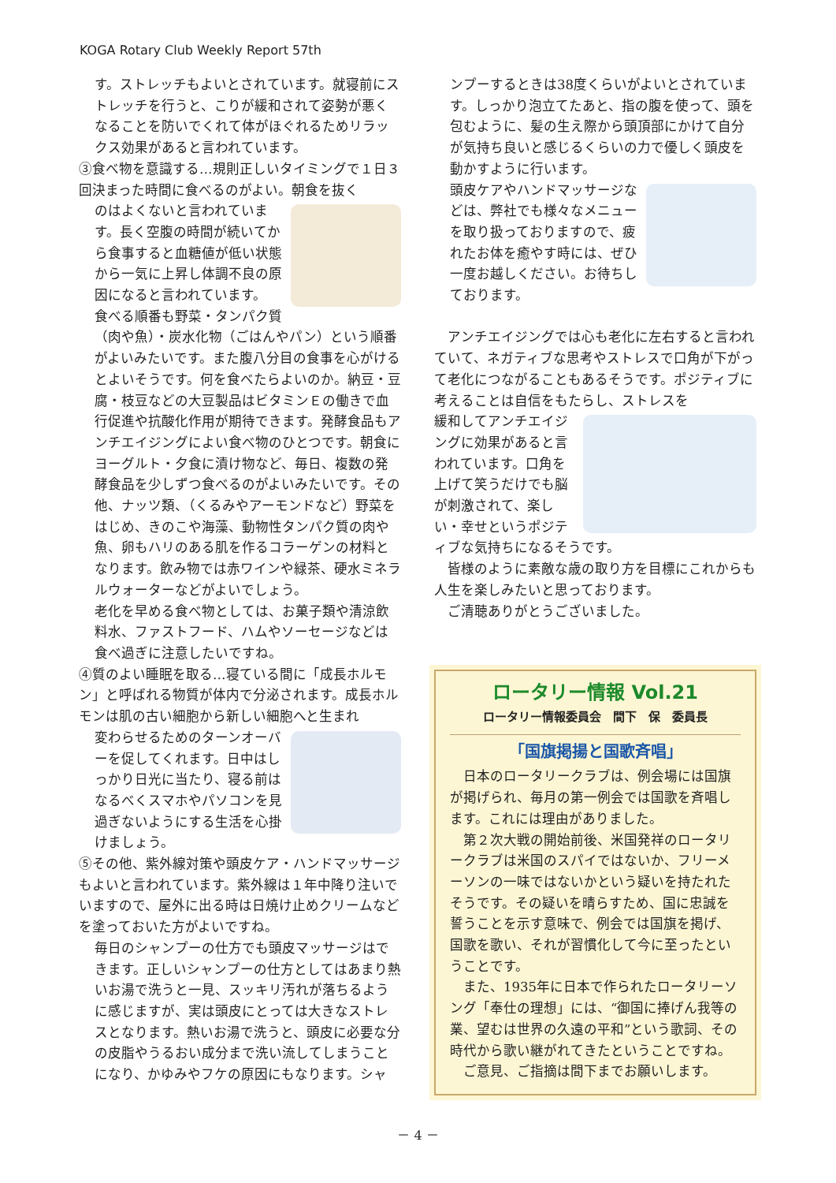KOGA Rotary Club Weekly Report 57th
す。ストレッチもよいとされています。就寝前にストレッチを行うと、こりが緩和されて姿勢が悪くなることを防いでくれて体がほぐれるためリラックス効果があると言われています。
③食べ物を意識する…規則正しいタイミングで１日３回決まった時間に食べるのがよい。朝食を抜く
のはよくないと言われています。長く空腹の時間が続いてから食事すると血糖値が低い状態から一気に上昇し体調不良の原因になると言われています。
食べる順番も野菜・タンパク質（肉や魚）・炭水化物（ごはんやパン）という順番がよいみたいです。また腹八分目の食事を心がけるとよいそうです。何を食べたらよいのか。納豆・豆腐・枝豆などの大豆製品はビタミンＥの働きで血行促進や抗酸化作用が期待できます。発酵食品もアンチエイジングによい食べ物のひとつです。朝食にヨーグルト・夕食に漬け物など、毎日、複数の発酵食品を少しずつ食べるのがよいみたいです。その他、ナッツ類、（くるみやアーモンドなど）野菜をはじめ、きのこや海藻、動物性タンパク質の肉や魚、卵もハリのある肌を作るコラーゲンの材料となります。飲み物では赤ワインや緑茶、硬水ミネラルウォーターなどがよいでしょう。
老化を早める食べ物としては、お菓子類や清涼飲料水、ファストフード、ハムやソーセージなどは食べ過ぎに注意したいですね。
④質のよい睡眠を取る…寝ている間に「成長ホルモン」と呼ばれる物質が体内で分泌されます。成長ホルモンは肌の古い細胞から新しい細胞へと生まれ
変わらせるためのターンオーバーを促してくれます。日中はしっかり日光に当たり、寝る前はなるべくスマホやパソコンを見過ぎないようにする生活を心掛けましょう。
⑤その他、紫外線対策や頭皮ケア・ハンドマッサージもよいと言われています。紫外線は１年中降り注いでいますので、屋外に出る時は日焼け止めクリームなどを塗っておいた方がよいですね。
毎日のシャンプーの仕方でも頭皮マッサージはできます。正しいシャンプーの仕方としてはあまり熱いお湯で洗うと一見、スッキリ汚れが落ちるように感じますが、実は頭皮にとっては大きなストレスとなります。熱いお湯で洗うと、頭皮に必要な分の皮脂やうるおい成分まで洗い流してしまうことになり、かゆみやフケの原因にもなります。シャ
ンプーするときは38度くらいがよいとされています。しっかり泡立てたあと、指の腹を使って、頭を包むように、髪の生え際から頭頂部にかけて自分が気持ち良いと感じるくらいの力で優しく頭皮を動かすように行います。
頭皮ケアやハンドマッサージなどは、弊社でも様々なメニューを取り扱っておりますので、疲れたお体を癒やす時には、ぜひ一度お越しください。お待ちしております。
　アンチエイジングでは心も老化に左右すると言われていて、ネガティブな思考やストレスで口角が下がって老化につながることもあるそうです。ポジティブに考えることは自信をもたらし、ストレスを
緩和してアンチエイジングに効果があると言われています。口角を上げて笑うだけでも脳が刺激されて、楽しい・幸せというポジティブな気持ちになるそうです。
　皆様のように素敵な歳の取り方を目標にこれからも人生を楽しみたいと思っております。
　ご清聴ありがとうございました。
ロータリー情報 Vol.21
ロータリー情報委員会　間下　保　委員長
「国旗掲揚と国歌斉唱」
　日本のロータリークラブは、例会場には国旗が掲げられ、毎月の第一例会では国歌を斉唱します。これには理由がありました。
　第２次大戦の開始前後、米国発祥のロータリークラブは米国のスパイではないか、フリーメーソンの一味ではないかという疑いを持たれたそうです。その疑いを晴らすため、国に忠誠を誓うことを示す意味で、例会では国旗を掲げ、国歌を歌い、それが習慣化して今に至ったということです。
　また、1935年に日本で作られたロータリーソング「奉仕の理想」には、“御国に捧げん我等の業、望むは世界の久遠の平和”という歌詞、その時代から歌い継がれてきたということですね。
　ご意見、ご指摘は間下までお願いします。
－ 4 －